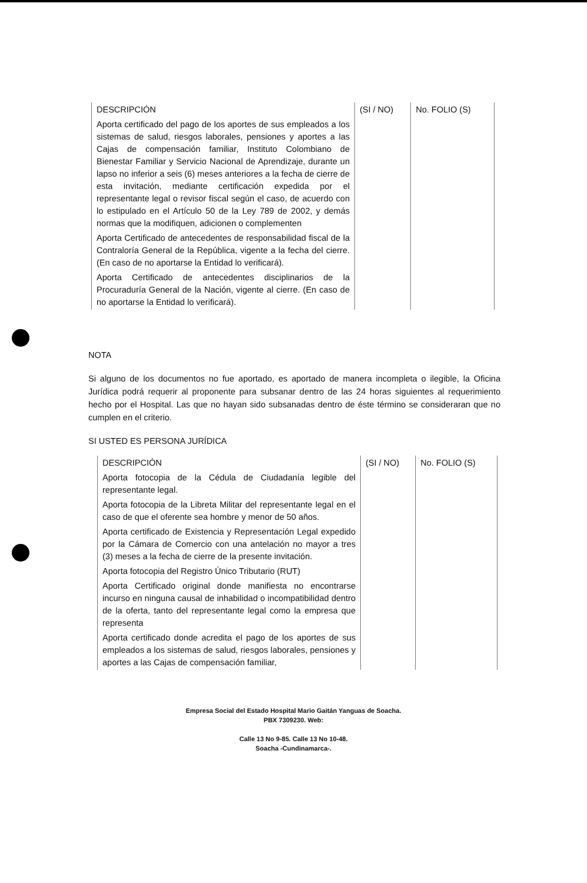| DESCRIPCIÓN | (SI / NO) | No. FOLIO (S) |
| --- | --- | --- |
| Aporta certificado del pago de los aportes de sus empleados a los sistemas de salud, riesgos laborales, pensiones y aportes a las Cajas de compensación familiar, Instituto Colombiano de Bienestar Familiar y Servicio Nacional de Aprendizaje, durante un lapso no inferior a seis (6) meses anteriores a la fecha de cierre de esta invitación, mediante certificación expedida por el representante legal o revisor fiscal según el caso, de acuerdo con lo estipulado en el Artículo 50 de la Ley 789 de 2002, y demás normas que la modifiquen, adicionen o complementen | | |
| Aporta Certificado de antecedentes de responsabilidad fiscal de la Contraloría General de la República, vigente a la fecha del cierre. (En caso de no aportarse la Entidad lo verificará). | | |
| Aporta Certificado de antecedentes disciplinarios de la Procuraduría General de la Nación, vigente al cierre. (En caso de no aportarse la Entidad lo verificará). | | |
NOTA
Si alguno de los documentos no fue aportado, es aportado de manera incompleta o ilegible, la Oficina Jurídica podrá requerir al proponente para subsanar dentro de las 24 horas siguientes al requerimiento hecho por el Hospital. Las que no hayan sido subsanadas dentro de éste término se consideraran que no cumplen en el criterio.
SI USTED ES PERSONA JURÍDICA
| DESCRIPCIÓN | (SI / NO) | No. FOLIO (S) |
| --- | --- | --- |
| Aporta fotocopia de la Cédula de Ciudadanía legible del representante legal. | | |
| Aporta fotocopia de la Libreta Militar del representante legal en el caso de que el oferente sea hombre y menor de 50 años. | | |
| Aporta certificado de Existencia y Representación Legal expedido por la Cámara de Comercio con una antelación no mayor a tres (3) meses a la fecha de cierre de la presente invitación. | | |
| Aporta fotocopia del Registro Único Tributario (RUT) | | |
| Aporta Certificado original donde manifiesta no encontrarse incurso en ninguna causal de inhabilidad o incompatibilidad dentro de la oferta, tanto del representante legal como la empresa que representa | | |
| Aporta certificado donde acredita el pago de los aportes de sus empleados a los sistemas de salud, riesgos laborales, pensiones y aportes a las Cajas de compensación familiar, | | |
Empresa Social del Estado Hospital Mario Gaitán Yanguas de Soacha.
PBX 7309230. Web:
Calle 13 No 9-85. Calle 13 No 10-48.
Soacha -Cundinamarca-.